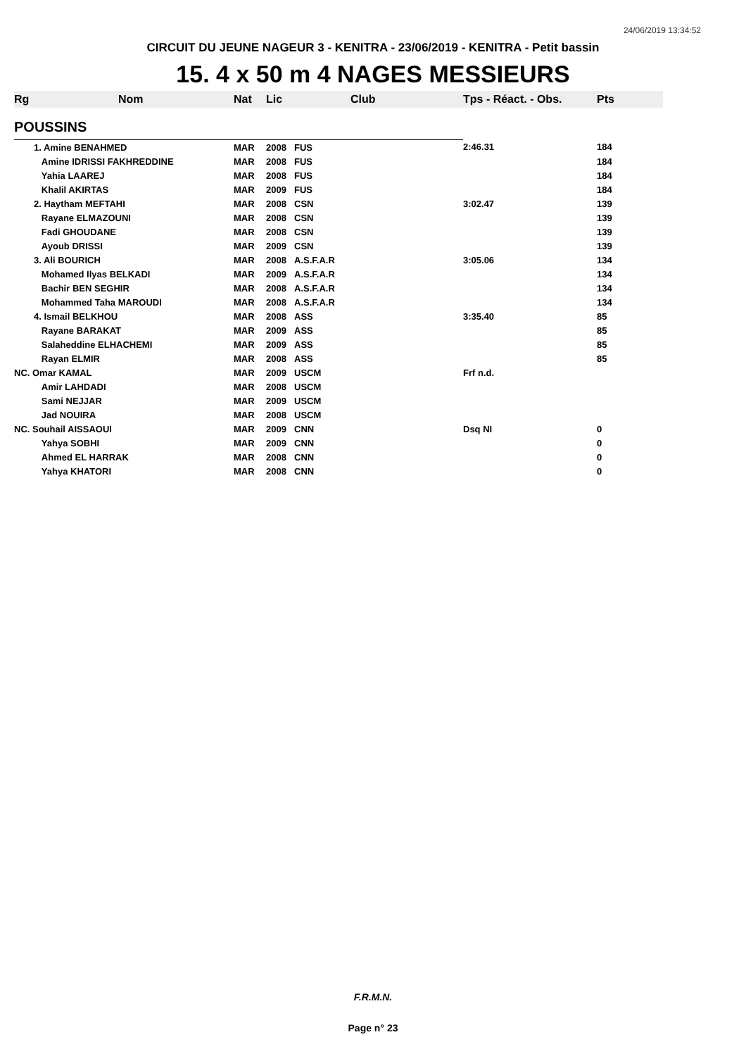24/06/2019 13:34:52
CIRCUIT DU JEUNE NAGEUR 3 - KENITRA - 23/06/2019 - KENITRA - Petit bassin
15. 4 x 50 m 4 NAGES MESSIEURS
| Rg | Nom | Nat | Lic | Club | Tps - Réact. - Obs. | Pts |
| --- | --- | --- | --- | --- | --- | --- |
| POUSSINS | | | | | | |
| | 1. Amine BENAHMED | MAR | 2008 | FUS | 2:46.31 | 184 |
| | Amine IDRISSI FAKHREDDINE | MAR | 2008 | FUS | | 184 |
| | Yahia LAAREJ | MAR | 2008 | FUS | | 184 |
| | Khalil AKIRTAS | MAR | 2009 | FUS | | 184 |
| | 2. Haytham MEFTAHI | MAR | 2008 | CSN | 3:02.47 | 139 |
| | Rayane ELMAZOUNI | MAR | 2008 | CSN | | 139 |
| | Fadi GHOUDANE | MAR | 2008 | CSN | | 139 |
| | Ayoub DRISSI | MAR | 2009 | CSN | | 139 |
| | 3. Ali BOURICH | MAR | 2008 | A.S.F.A.R | 3:05.06 | 134 |
| | Mohamed Ilyas BELKADI | MAR | 2009 | A.S.F.A.R | | 134 |
| | Bachir BEN SEGHIR | MAR | 2008 | A.S.F.A.R | | 134 |
| | Mohammed Taha MAROUDI | MAR | 2008 | A.S.F.A.R | | 134 |
| | 4. Ismail BELKHOU | MAR | 2008 | ASS | 3:35.40 | 85 |
| | Rayane BARAKAT | MAR | 2009 | ASS | | 85 |
| | Salaheddine ELHACHEMI | MAR | 2009 | ASS | | 85 |
| | Rayan ELMIR | MAR | 2008 | ASS | | 85 |
| NC. Omar KAMAL | | MAR | 2009 | USCM | Frf n.d. | |
| | Amir LAHDADI | MAR | 2008 | USCM | | |
| | Sami NEJJAR | MAR | 2009 | USCM | | |
| | Jad NOUIRA | MAR | 2008 | USCM | | |
| NC. Souhail AISSAOUI | | MAR | 2009 | CNN | Dsq NI | 0 |
| | Yahya SOBHI | MAR | 2009 | CNN | | 0 |
| | Ahmed EL HARRAK | MAR | 2008 | CNN | | 0 |
| | Yahya KHATORI | MAR | 2008 | CNN | | 0 |
F.R.M.N.
Page n° 23